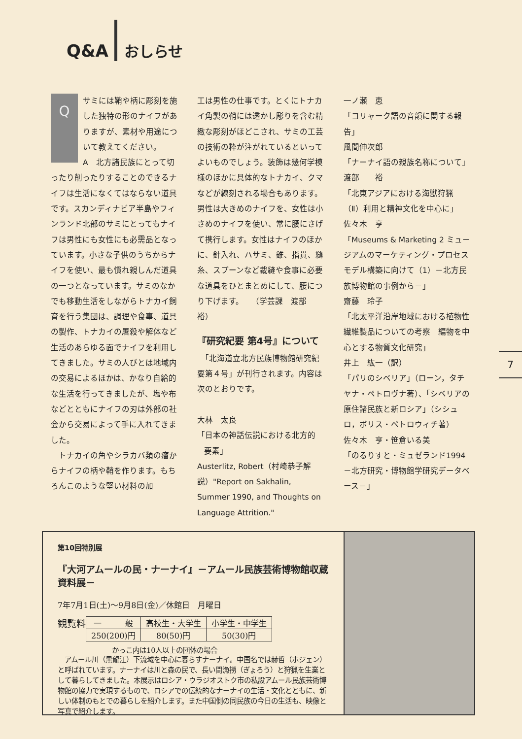Q&A おしらせ
Q
サミには鞘や柄に彫刻を施した独特の形のナイフがありますが、素材や用途について教えてください。
A　北方諸民族にとって切ったり削ったりすることのできるナイフは生活になくてはならない道具です。スカンディナビア半島やフィンランド北部のサミにとってもナイフは男性にも女性にも必需品となっています。小さな子供のうちからナイフを使い、最も慣れ親しんだ道具の一つとなっています。サミのなかでも移動生活をしながらトナカイ飼育を行う集団は、調理や食事、道具の製作、トナカイの屠殺や解体など生活のあらゆる面でナイフを利用してきました。サミの人びとは地域内の交易によるほかは、かなり自給的な生活を行ってきましたが、塩や布などとともにナイフの刃は外部の社会から交易によって手に入れてきました。
　トナカイの角やシラカバ類の瘤からナイフの柄や鞘を作ります。もちろんこのような堅い材料の加
工は男性の仕事です。とくにトナカイ角製の鞘には透かし彫りを含む精緻な彫刻がほどこされ、サミの工芸の技術の粋が注がれているといってよいものでしょう。装飾は幾何学模様のほかに具体的なトナカイ、クマなどが線刻される場合もあります。男性は大きめのナイフを、女性は小さめのナイフを使い、常に腰にさげて携行します。女性はナイフのほかに、針入れ、ハサミ、錐、指貫、縫糸、スプーンなど裁縫や食事に必要な道具をひとまとめにして、腰につり下げます。　　（学芸課　渡部　裕）
『研究紀要 第4号』について
　「北海道立北方民族博物館研究紀要第４号」が刊行されます。内容は次のとおりです。
大林　太良
「日本の神話伝説における北方的
要素」
Austerlitz, Robert（村崎恭子解説）"Report on Sakhalin, Summer 1990, and Thoughts on Language Attrition."
一ノ瀬　恵
「コリャーク語の音韻に関する報告」
風間伸次郎
「ナーナイ語の親族名称について」
渡部　　裕
「北東アジアにおける海獣狩猟（Ⅱ）利用と精神文化を中心に」
佐々木　亨
「Museums & Marketing 2 ミュージアムのマーケティング・プロセスモデル構築に向けて（1）－北方民族博物館の事例から－」
齋藤　玲子
「北太平洋沿岸地域における植物性繊維製品についての考察　編物を中心とする物質文化研究」
井上　紘一（訳）
「パリのシベリア」（ローン，タチヤナ・ペトロヴナ著）、「シベリアの原住諸民族と新ロシア」（シシュロ，ボリス・ペトロウィチ著）
佐々木　亨・笹倉いる美
「のるりすと・ミュゼランド1994－北方研究・博物館学研究データベース－」
7
第10回特別展
『大河アムールの民・ナーナイ』－アムール民族芸術博物館収蔵資料展－
7年7月1日(土)～9月8日(金)／休館日　月曜日
観覧料
| 一 般 | 高校生・大学生 | 小学生・中学生 |
| 250(200)円 | 80(50)円 | 50(30)円 |
かっこ内は10人以上の団体の場合
　アムール川（黒龍江）下流域を中心に暮らすナーナイ。中国名では赫哲（ホジェン）と呼ばれています。ナーナイは川と森の民で、長い間漁撈（ぎょろう）と狩猟を生業として暮らしてきました。本展示はロシア・ウラジオストク市の私設アムール民族芸術博物館の協力で実現するもので、ロシアでの伝統的なナーナイの生活・文化とともに、新しい体制のもとでの暮らしを紹介します。また中国側の同民族の今日の生活も、映像と写真で紹介します。